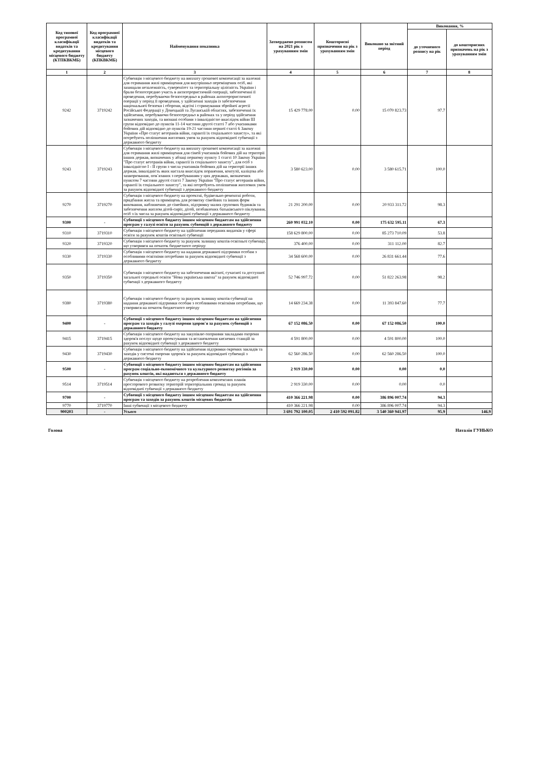| Код типової програмної класифікації видатків та кредитування місцевого бюджету (КТПКВКМБ) | Код програмної класифікації видатків та кредитування місцевого бюджету (КПКВКМБ) | Найменування показника | Затверджено розписом на 2021 рік з урахуванням змін | Кошторисні призначення на рік з урахуванням змін | Виконано за звітний період | Виконання, % | |
| --- | --- | --- | --- | --- | --- | --- | --- |
| | | | | | | до уточненого розпису на рік | до кошторисних призначень на рік з урахуванням змін |
| 1 | 2 | 3 | 4 | 5 | 6 | 7 | 8 |
| 9242 | 3719242 | Субвенція з місцевого бюджету на виплату грошової компенсації за належні для отримання жилі приміщення для внутрішньо переміщених осіб, які захищали незалежність, суверенітет та територіальну цілісність України і брали безпосередню участь в антитерористичній операції, забезпеченні її проведення, перебуваючи безпосередньо в районах антитерористичної операції у період її проведення, у здійсненні заходів із забезпечення національної безпеки і оборони, відсічі і стримування збройної агресії Російської Федерації у Донецькій та Луганській областях, забезпеченні їх здійснення, перебуваючи безпосередньо в районах та у період здійснення зазначених заходів, та визнані особами з інвалідністю внаслідок війни Ш групи відповідно до пунктів 11-14 частини другої статті 7 або учасниками бойових дій відповідно до пунктів 19-21 частини першої статті 6 Закону України «Про статус ветеранів війни, гарантії їх соціального захисту», та які потребують поліпшення житлових умов за рахунок відповідної субвенції з державного бюджету | 15 429 778.00 | 0.00 | 15 070 823.73 | 97.7 | |
| 9243 | 3719243 | Субвенція з місцевого бюджету на виплату грошової компенсації за належні для отримання жилі приміщення для сімей учасників бойових дій на території інших держав, визначених у абзаці першому пункту 1 статті 10 Закону України "Про статус ветеранів війни, гарантії їх соціального захисту", для осіб з інвалідністю I - II групи з числа учасників бойових дій на території інших держав, інвалідність яких настала внаслідок поранення, контузії, каліцтва або захворювання, пов`язаних з перебуванням у цих державах, визначених пунктом 7 частини другої статті 7 Закону України "Про статус ветеранів війни, гарантії їх соціального захисту", та які потребують поліпшення житлових умов за рахунок відповідної субвенції з державного бюджету | 3 580 623.00 | 0.00 | 3 580 615.71 | 100.0 | |
| 9270 | 3719270 | Субвенція з місцевого бюджету на проектні, будівельно-ремонтні роботи, придбання житла та приміщень для розвитку сімейних та інших форм виховання, наближених до сімейних, підтримку малих групових будинків та забезпечення житлом дітей-сиріт, дітей, позбавлених батьківського піклування, осіб з їх числа за рахунок відповідної субвенції з державного бюджету | 21 291 200.00 | 0.00 | 20 933 311.72 | 98.3 | |
| 9300 | - | Субвенції з місцевого бюджету іншим місцевим бюджетам на здійснення програм у галузі освіти за рахунок субвенцій з державного бюджету | 260 991 032.10 | 0.00 | 175 632 595.11 | 67.3 | |
| 9310 | 3719310 | Субвенція з місцевого бюджету на здійснення переданих видатків у сфері освіти за рахунок коштів освітньої субвенції | 158 629 800.00 | 0.00 | 85 273 710.09 | 53.8 | |
| 9320 | 3719320 | Субвенція з місцевого бюджету за рахунок залишку коштів освітньої субвенції, що утворився на початок бюджетного періоду | 376 400.00 | 0.00 | 311 112.00 | 82.7 | |
| 9330 | 3719330 | Субвенція з місцевого бюджету на надання державної підтримки особам з особливими освітніми потребами за рахунок відповідної субвенції з державного бюджету | 34 568 600.00 | 0.00 | 26 831 661.44 | 77.6 | |
| 9350 | 3719350 | Субвенція з місцевого бюджету на забезпечення якісної, сучасної та доступної загальної середньої освіти "Нова українська школа" за рахунок відповідної субвенції з державного бюджету | 52 746 997.72 | 0.00 | 51 822 263.98 | 98.2 | |
| 9380 | 3719380 | Субвенція з місцевого бюджету за рахунок залишку коштів субвенції на надання державної підтримки особам з особливими освітніми потребами, що утворився на початок бюджетного періоду | 14 669 234.38 | 0.00 | 11 393 847.60 | 77.7 | |
| 9400 | - | Субвенції з місцевого бюджету іншим місцевим бюджетам на здійснення програм та заходів у галузі охорони здоров'я за рахунок субвенцій з державного бюджету | 67 152 086.50 | 0.00 | 67 152 086.50 | 100.0 | |
| 9415 | 3719415 | Субвенція з місцевого бюджету на закупівлю опорними закладами охорони здоров'я послуг щодо проектування та встановлення кисневих станцій за рахунок відповідної субвенції з державного бюджету | 4 591 800.00 | 0.00 | 4 591 800.00 | 100.0 | |
| 9430 | 3719430 | Субвенція з місцевого бюджету на здійснення підтримки окремих закладів та заходів у системі охорони здоров'я за рахунок відповідної субвенції з державного бюджету | 62 560 286.50 | 0.00 | 62 560 286.50 | 100.0 | |
| 9500 | - | Субвенції з місцевого бюджету іншим місцевим бюджетам на здійснення програм соціально-економічного та культурного розвитку регіонів за рахунок коштів, які надаються з державного бюджету | 2 919 330.00 | 0.00 | 0.00 | 0.0 | |
| 9514 | 3719514 | Субвенція з місцевого бюджету на розроблення комплексних планів просторового розвитку територій територіальних громад за рахунок відповідної субвенції з державного бюджету | 2 919 330.00 | 0.00 | 0.00 | 0.0 | |
| 9700 | - | Субвенції з місцевого бюджету іншим місцевим бюджетам на здійснення програм та заходів за рахунок коштів місцевих бюджетів | 410 366 221.98 | 0.00 | 386 896 007.74 | 94.3 | |
| 9770 | 3719770 | Інші субвенції з місцевого бюджету | 410 366 221.98 | 0.00 | 386 896 007.74 | 94.3 | |
| 900203 | - | Усього | 3 691 792 100.05 | 2 410 592 091.82 | 3 540 360 941.97 | 95.9 | 146.9 |
Голова Наталія ГУНЬКО